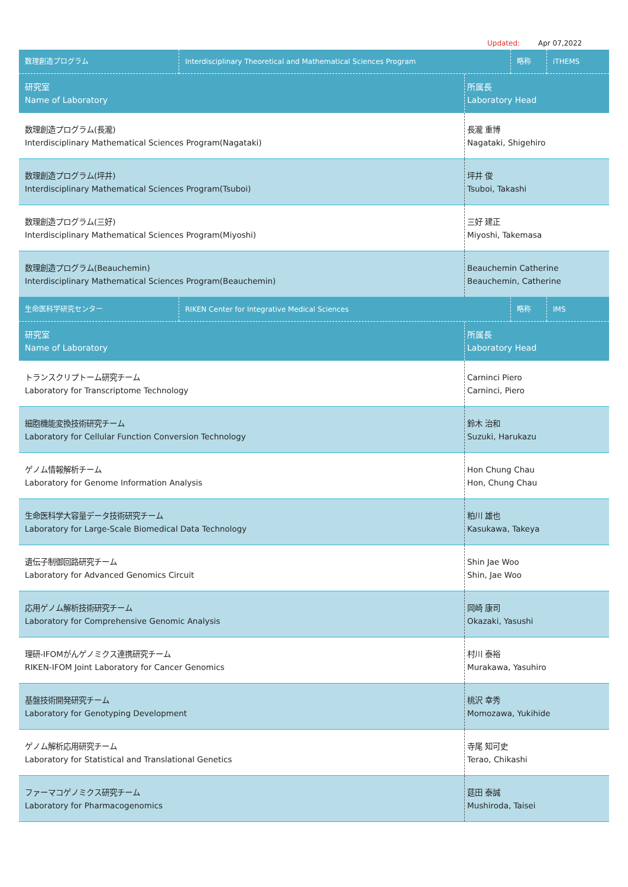Updated: Apr 07,2022
| 数理創造プログラム | Interdisciplinary Theoretical and Mathematical Sciences Program | 略称 | iTHEMS |
| 研究室 Name of Laboratory | 所属長 Laboratory Head |
| 数理創造プログラム(長瀧) Interdisciplinary Mathematical Sciences Program(Nagataki) | 長瀧 重博 Nagataki, Shigehiro |
| 数理創造プログラム(坪井) Interdisciplinary Mathematical Sciences Program(Tsuboi) | 坪井 俊 Tsuboi, Takashi |
| 数理創造プログラム(三好) Interdisciplinary Mathematical Sciences Program(Miyoshi) | 三好 建正 Miyoshi, Takemasa |
| 数理創造プログラム(Beauchemin) Interdisciplinary Mathematical Sciences Program(Beauchemin) | Beauchemin Catherine Beauchemin, Catherine |
| 生命医科学研究センター | RIKEN Center for Integrative Medical Sciences | 略称 | IMS |
| 研究室 Name of Laboratory | 所属長 Laboratory Head |
| トランスクリプトーム研究チーム Laboratory for Transcriptome Technology | Carninci Piero Carninci, Piero |
| 細胞機能変換技術研究チーム Laboratory for Cellular Function Conversion Technology | 鈴木 治和 Suzuki, Harukazu |
| ゲノム情報解析チーム Laboratory for Genome Information Analysis | Hon Chung Chau Hon, Chung Chau |
| 生命医科学大容量データ技術研究チーム Laboratory for Large-Scale Biomedical Data Technology | 粕川 雄也 Kasukawa, Takeya |
| 遺伝子制御回路研究チーム Laboratory for Advanced Genomics Circuit | Shin Jae Woo Shin, Jae Woo |
| 応用ゲノム解析技術研究チーム Laboratory for Comprehensive Genomic Analysis | 岡崎 康司 Okazaki, Yasushi |
| 理研-IFOMがんゲノミクス連携研究チーム RIKEN-IFOM Joint Laboratory for Cancer Genomics | 村川 泰裕 Murakawa, Yasuhiro |
| 基盤技術開発研究チーム Laboratory for Genotyping Development | 桃沢 幸秀 Momozawa, Yukihide |
| ゲノム解析応用研究チーム Laboratory for Statistical and Translational Genetics | 寺尾 知可史 Terao, Chikashi |
| ファーマコゲノミクス研究チーム Laboratory for Pharmacogenomics | 莚田 泰誠 Mushiroda, Taisei |